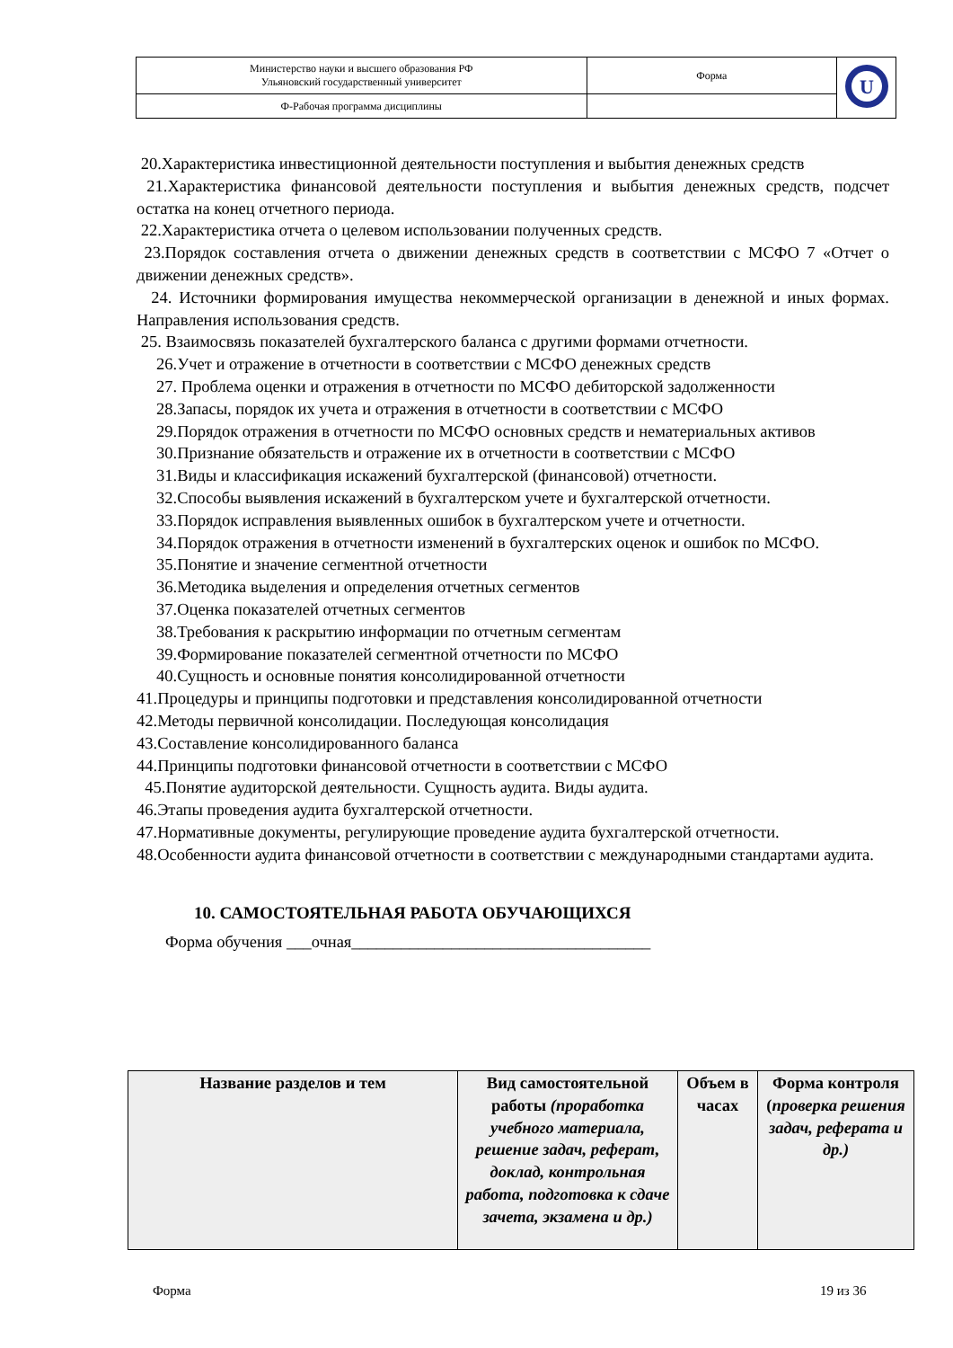| Министерство науки и высшего образования РФ Ульяновский государственный университет | Форма | U |
| Ф-Рабочая программа дисциплины | | |
20.Характеристика инвестиционной деятельности поступления и выбытия денежных средств
21.Характеристика финансовой деятельности поступления и выбытия денежных средств, подсчет остатка на конец отчетного периода.
22.Характеристика отчета о целевом использовании полученных средств.
23.Порядок составления отчета о движении денежных средств в соответствии с МСФО 7 «Отчет о движении денежных средств».
24. Источники формирования имущества некоммерческой организации в денежной и иных формах. Направления использования средств.
25. Взаимосвязь показателей бухгалтерского баланса с другими формами отчетности.
26.Учет и отражение в отчетности в соответствии с МСФО денежных средств
27. Проблема оценки и отражения в отчетности по МСФО дебиторской задолженности
28.Запасы, порядок их учета и отражения в отчетности в соответствии с МСФО
29.Порядок отражения в отчетности по МСФО основных средств и нематериальных активов
30.Признание обязательств и отражение их в отчетности в соответствии с МСФО
31.Виды и классификация искажений бухгалтерской (финансовой) отчетности.
32.Способы выявления искажений в бухгалтерском учете и бухгалтерской отчетности.
33.Порядок исправления выявленных ошибок в бухгалтерском учете и отчетности.
34.Порядок отражения в отчетности изменений в бухгалтерских оценок и ошибок по МСФО.
35.Понятие и значение сегментной отчетности
36.Методика выделения и определения отчетных сегментов
37.Оценка показателей отчетных сегментов
38.Требования к раскрытию информации по отчетным сегментам
39.Формирование показателей сегментной отчетности по МСФО
40.Сущность и основные понятия консолидированной отчетности
41.Процедуры и принципы подготовки и представления консолидированной отчетности
42.Методы первичной консолидации. Последующая консолидация
43.Составление консолидированного баланса
44.Принципы подготовки финансовой отчетности в соответствии с МСФО
45.Понятие аудиторской деятельности. Сущность аудита. Виды аудита.
46.Этапы проведения аудита бухгалтерской отчетности.
47.Нормативные документы, регулирующие проведение аудита бухгалтерской отчетности.
48.Особенности аудита финансовой отчетности в соответствии с международными стандартами аудита.
10. САМОСТОЯТЕЛЬНАЯ РАБОТА ОБУЧАЮЩИХСЯ
Форма обучения ___очная____________________________________
| Название разделов и тем | Вид самостоятельной работы (проработка учебного материала, решение задач, реферат, доклад, контрольная работа, подготовка к сдаче зачета, экзамена и др.) | Объем в часах | Форма контроля ( проверка решения задач, реферата и др.) |
| --- | --- | --- | --- |
Форма 19 из 36